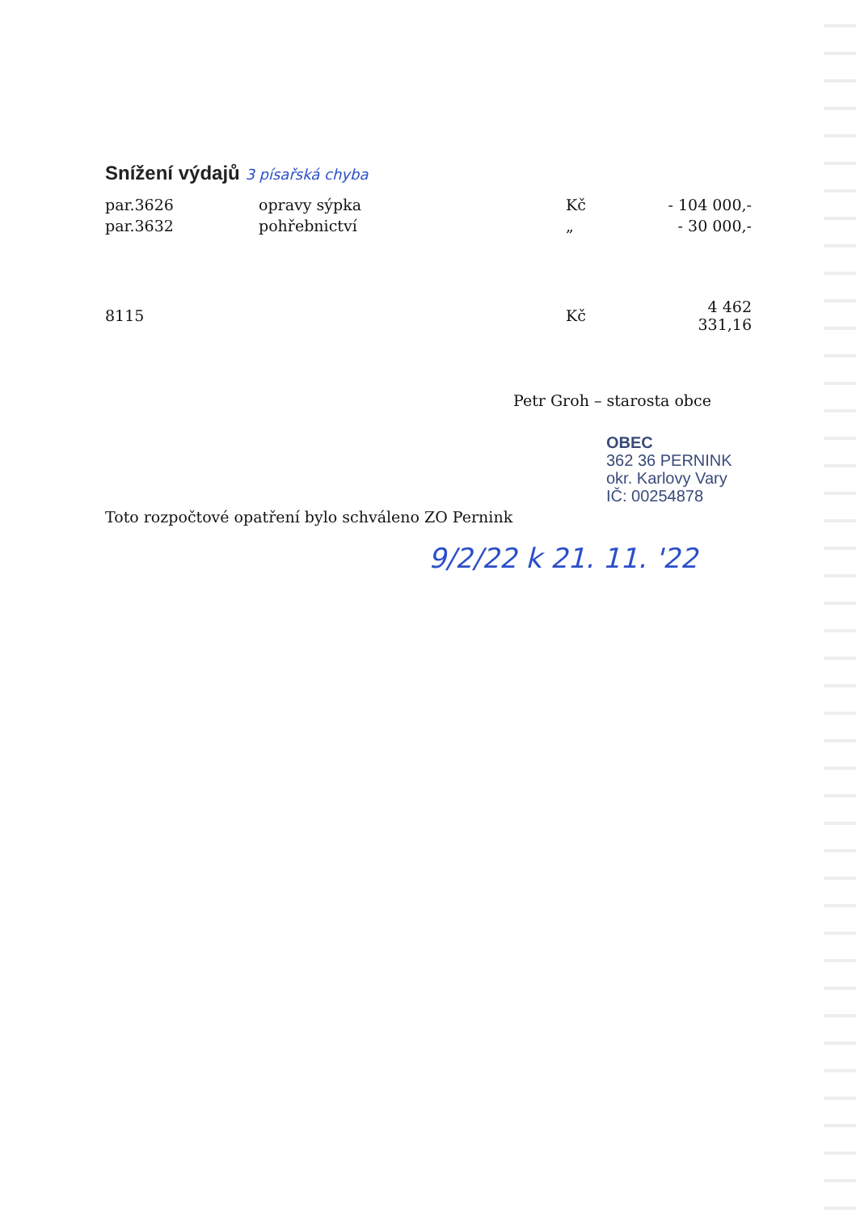Snížení výdajů 3 písařská chyba
| par.3626 | opravy sýpka | Kč | - 104 000,- |
| par.3632 | pohřebnictví | „ | - 30 000,- |
| 8115 | | Kč | 4 462 331,16 |
Petr Groh – starosta obce
OBEC
362 36 PERNINK
okr. Karlovy Vary
IČ: 00254878
Toto rozpočtové opatření bylo schváleno ZO Pernink
9/2/22 k 21. 11. '22